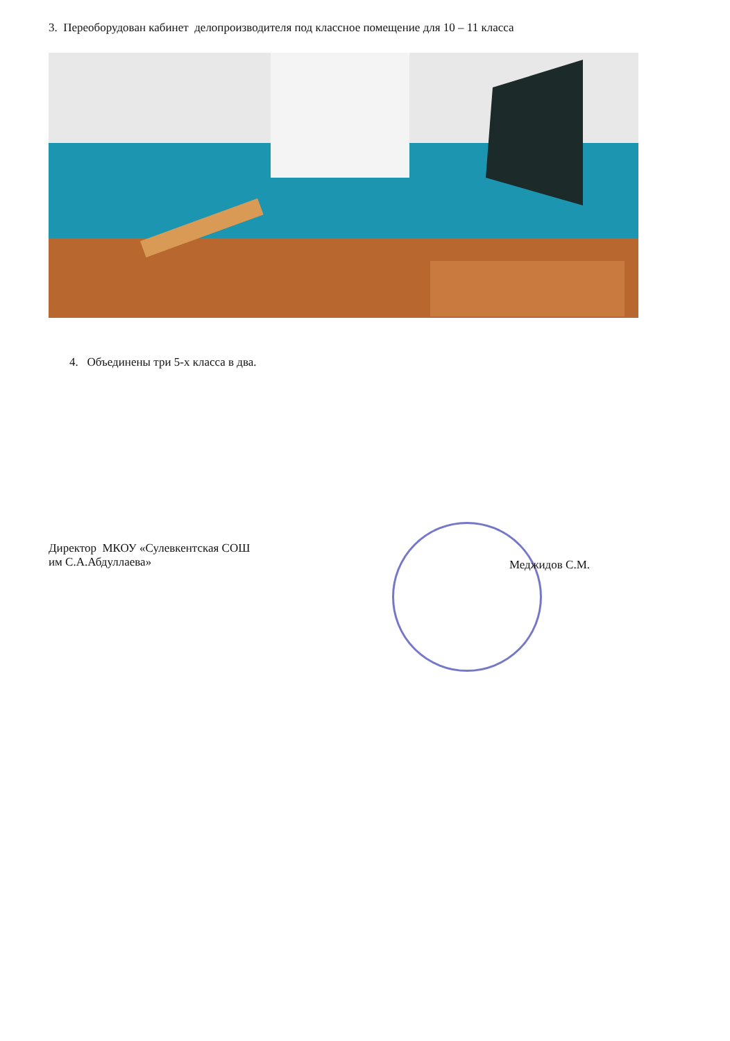3. Переоборудован кабинет делопроизводителя под классное помещение для 10 – 11 класса
4. Объединены три 5-х класса в два.
Директор МКОУ «Сулевкентская СОШ
им С.А.Абдуллаева»
Меджидов С.М.